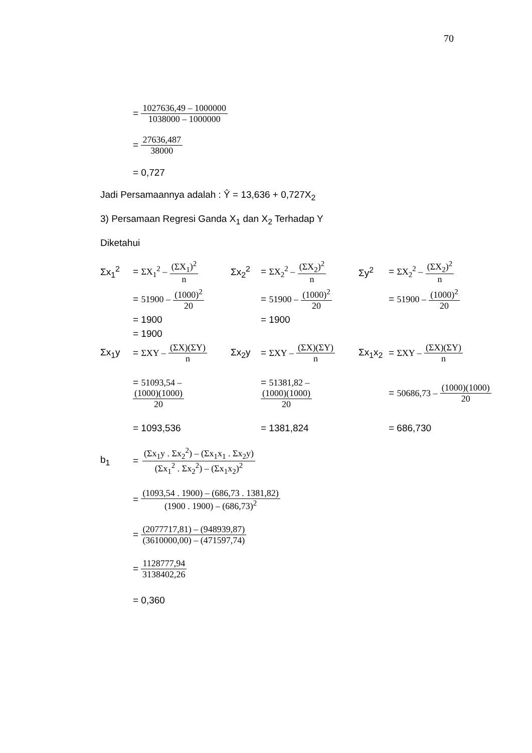70
= 1027636,49 – 1000000 1038000 – 1000000
= 27636,487 38000
= 0,727
Jadi Persamaannya adalah : Ŷ = 13,636 + 0,727X<sub>2</sub>
3) Persamaan Regresi Ganda X<sub>1</sub> dan X<sub>2</sub> Terhadap Y
Diketahui
Σx<sub>1</sub><sup>2</sup>
= ΣX<sub>1</sub><sup>2</sup> – (ΣX<sub>1</sub>)<sup>2</sup> n
Σx<sub>2</sub><sup>2</sup>
= ΣX<sub>2</sub><sup>2</sup> – (ΣX<sub>2</sub>)<sup>2</sup> n
Σy<sup>2</sup>
= ΣX<sub>2</sub><sup>2</sup> – (ΣX<sub>2</sub>)<sup>2</sup> n
= 51900 – (1000)<sup>2</sup> 20
= 51900 – (1000)<sup>2</sup> 20
= 51900 – (1000)<sup>2</sup> 20
= 1900
= 1900
= 1900
Σx<sub>1</sub>y
= ΣXY – (ΣX)(ΣY) n
Σx<sub>2</sub>y
= ΣXY – (ΣX)(ΣY) n
Σx<sub>1</sub>x<sub>2</sub>
= ΣXY – (ΣX)(ΣY) n
= 51093,54 – (1000)(1000) 20
= 51381,82 – (1000)(1000) 20
= 50686,73 – (1000)(1000) 20
= 1093,536
= 1381,824
= 686,730
b<sub>1</sub> = (Σx<sub>1</sub>y . Σx<sub>2</sub><sup>2</sup>) – (Σx<sub>1</sub>x<sub>1</sub> . Σx<sub>2</sub>y) (Σx<sub>1</sub><sup>2</sup> . Σx<sub>2</sub><sup>2</sup>) – (Σx<sub>1</sub>x<sub>2</sub>)<sup>2</sup>
= (1093,54 . 1900) – (686,73 . 1381,82) (1900 . 1900) – (686,73)<sup>2</sup>
= (2077717,81) – (948939,87) (3610000,00) – (471597,74)
= 1128777,94 3138402,26
= 0,360